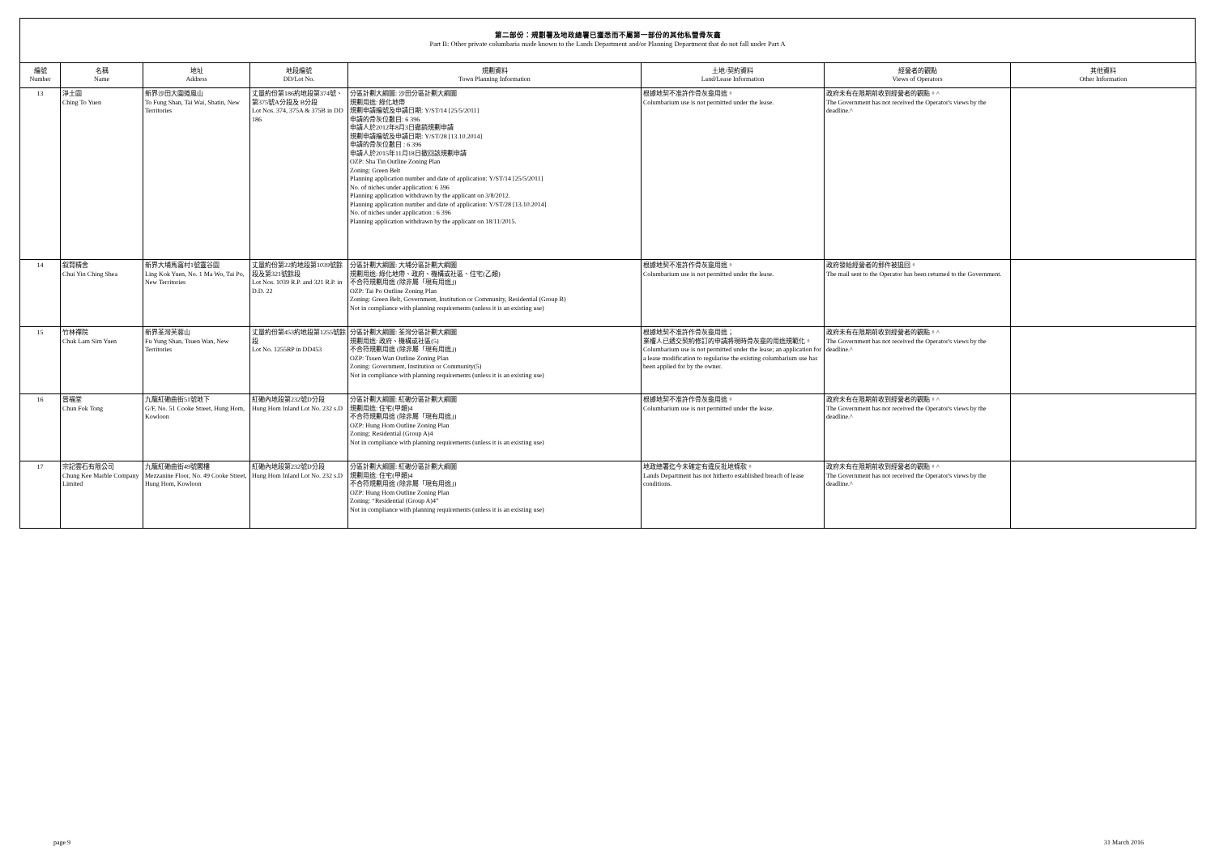第二部份：規劃署及地政總署已獲悉而不屬第一部份的其他私營骨灰龕
Part B: Other private columbaria made known to the Lands Department and/or Planning Department that do not fall under Part A
| 編號 Number | 名稱 Name | 地址 Address | 地段編號 DD/Lot No. | 規劃資料 Town Planning Information | 土地/契約資料 Land/Lease Information | 經營者的觀點 Views of Operators | 其他資料 Other Information |
| --- | --- | --- | --- | --- | --- | --- | --- |
| 13 | 淨土園 Ching To Yuen | 新界沙田大圍道風山 To Fung Shan, Tai Wai, Shatin, New Territories | 丈量約份第186約地段第374號、第375號A分段及 B分段 Lot Nos. 374, 375A & 375B in DD 186 | 分區計劃大綱圖: 沙田分區計劃大綱圖 規劃用途: 綠化地帶 規劃申請編號及申請日期: Y/ST/14 [25/5/2011] 申請的骨灰位數目: 6 396 申請人於2012年8月3日撤銷規劃申請 規劃申請編號及申請日期: Y/ST/28 [13.10.2014] 申請的骨灰位數目 : 6 396 申請人於2015年11月18日撤回該規劃申請 OZP: Sha Tin Outline Zoning Plan Zoning: Green Belt Planning application number and date of application: Y/ST/14 [25/5/2011] No. of niches under application: 6 396 Planning application withdrawn by the applicant on 3/8/2012. Planning application number and date of application: Y/ST/28 [13.10.2014] No. of niches under application : 6 396 Planning application withdrawn by the applicant on 18/11/2015. | 根據地契不准許作骨灰龕用途。 Columbarium use is not permitted under the lease. | 政府未有在限期前收到經營者的觀點。^ The Government has not received the Operator's views by the deadline.^ | |
| 14 | 叙賢精舍 Chui Yin Ching Shea | 新界大埔馬窩村1號靈谷園 Ling Kok Yuen, No. 1 Ma Wo, Tai Po, New Territories | 丈量約份第22約地段第1039號餘段及第321號餘段 Lot Nos. 1039 R.P. and 321 R.P. in D.D. 22 | 分區計劃大綱圖: 大埔分區計劃大綱圖 規劃用途: 綠化地帶、政府、機構或社區、住宅(乙類) 不合符規劃用途 (除非屬「現有用途」) OZP: Tai Po Outline Zoning Plan Zoning: Green Belt, Government, Institution or Community, Residential (Group B) Not in compliance with planning requirements (unless it is an existing use) | 根據地契不准許作骨灰龕用途。 Columbarium use is not permitted under the lease. | 政府發給經營者的郵件被退回。 The mail sent to the Operator has been returned to the Government. | |
| 15 | 竹林禪院 Chuk Lam Sim Yuen | 新界荃灣芙蓉山 Fu Yung Shan, Tsuen Wan, New Territories | 丈量約份第453約地段第1255號餘段 Lot No. 1255RP in DD453 | 分區計劃大綱圖: 荃灣分區計劃大綱圖 規劃用途: 政府、機構或社區(5) 不合符規劃用途 (除非屬「現有用途」) OZP: Tsuen Wan Outline Zoning Plan Zoning: Government, Institution or Community(5) Not in compliance with planning requirements (unless it is an existing use) | 根據地契不准許作骨灰龕用途； 業權人已遞交契約修訂的申請將現時骨灰龕的用途規範化。 Columbarium use is not permitted under the lease; an application for a lease modification to regularise the existing columbarium use has been applied for by the owner. | 政府未有在限期前收到經營者的觀點。^ The Government has not received the Operator's views by the deadline.^ | |
| 16 | 晉福堂 Chun Fok Tong | 九龍紅磡曲街51號地下 G/F, No. 51 Cooke Street, Hung Hom, Kowloon | 紅磡內地段第232號D分段 Hung Hom Inland Lot No. 232 s.D | 分區計劃大綱圖: 紅磡分區計劃大綱圖 規劃用途: 住宅(甲類)4 不合符規劃用途 (除非屬「現有用途」) OZP: Hung Hom Outline Zoning Plan Zoning: Residential (Group A)4 Not in compliance with planning requirements (unless it is an existing use) | 根據地契不准許作骨灰龕用途。 Columbarium use is not permitted under the lease. | 政府未有在限期前收到經營者的觀點。^ The Government has not received the Operator's views by the deadline.^ | |
| 17 | 宗記雲石有限公司 Chung Kee Marble Company Limited | 九龍紅磡曲街49號閣樓 Mezzanine Floor, No. 49 Cooke Street, Hung Hom, Kowloon | 紅磡內地段第232號D分段 Hung Hom Inland Lot No. 232 s.D | 分區計劃大綱圖: 紅磡分區計劃大綱圖 規劃用途: 住宅(甲類)4 不合符規劃用途 (除非屬「現有用途」) OZP: Hung Hom Outline Zoning Plan Zoning: “Residential (Group A)4” Not in compliance with planning requirements (unless it is an existing use) | 地政總署迄今未確定有違反批地條款。 Lands Department has not hitherto established breach of lease conditions. | 政府未有在限期前收到經營者的觀點。^ The Government has not received the Operator's views by the deadline.^ | |
page 9 31 March 2016